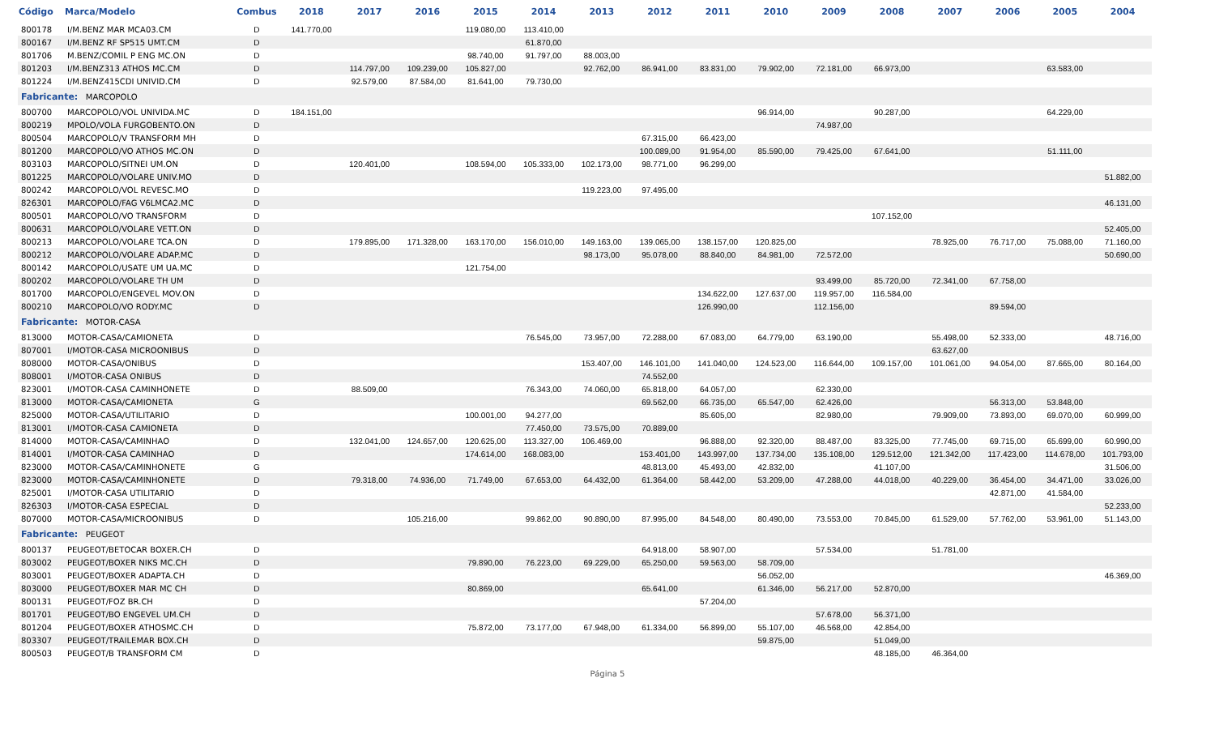| Código | Marca/Modelo | Combus | 2018 | 2017 | 2016 | 2015 | 2014 | 2013 | 2012 | 2011 | 2010 | 2009 | 2008 | 2007 | 2006 | 2005 | 2004 |
| --- | --- | --- | --- | --- | --- | --- | --- | --- | --- | --- | --- | --- | --- | --- | --- | --- | --- |
| 800178 | I/M.BENZ MAR MCA03.CM | D | 141.770,00 | | | 119.080,00 | 113.410,00 | | | | | | | | | | |
| 800167 | I/M.BENZ RF SP515 UMT.CM | D | | | | | 61.870,00 | | | | | | | | | | |
| 801706 | M.BENZ/COMIL P ENG MC.ON | D | | | | 98.740,00 | 91.797,00 | 88.003,00 | | | | | | | | | |
| 801203 | I/M.BENZ313 ATHOS MC.CM | D | | 114.797,00 | 109.239,00 | 105.827,00 | | 92.762,00 | 86.941,00 | 83.831,00 | 79.902,00 | 72.181,00 | 66.973,00 | | | 63.583,00 | |
| 801224 | I/M.BENZ415CDI UNIVID.CM | D | | 92.579,00 | 87.584,00 | 81.641,00 | 79.730,00 | | | | | | | | | | |
| Fabricante: MARCOPOLO | | | | | | | | | | | | | | | | | |
| 800700 | MARCOPOLO/VOL UNIVIDA.MC | D | 184.151,00 | | | | | | | | 96.914,00 | | 90.287,00 | | | 64.229,00 | |
| 800219 | MPOLO/VOLA FURGOBENTO.ON | D | | | | | | | | | | 74.987,00 | | | | | |
| 800504 | MARCOPOLO/V TRANSFORM MH | D | | | | | | | 67.315,00 | 66.423,00 | | | | | | | |
| 801200 | MARCOPOLO/VO ATHOS MC.ON | D | | | | | | | 100.089,00 | 91.954,00 | 85.590,00 | 79.425,00 | 67.641,00 | | | 51.111,00 | |
| 803103 | MARCOPOLO/SITNEI UM.ON | D | | 120.401,00 | | 108.594,00 | 105.333,00 | 102.173,00 | 98.771,00 | 96.299,00 | | | | | | | |
| 801225 | MARCOPOLO/VOLARE UNIV.MO | D | | | | | | | | | | | | | | | 51.882,00 |
| 800242 | MARCOPOLO/VOL REVESC.MO | D | | | | | | 119.223,00 | 97.495,00 | | | | | | | | |
| 826301 | MARCOPOLO/FAG V6LMCA2.MC | D | | | | | | | | | | | | | | | 46.131,00 |
| 800501 | MARCOPOLO/VO TRANSFORM | D | | | | | | | | | | | 107.152,00 | | | | |
| 800631 | MARCOPOLO/VOLARE VETT.ON | D | | | | | | | | | | | | | | | 52.405,00 |
| 800213 | MARCOPOLO/VOLARE TCA.ON | D | | 179.895,00 | 171.328,00 | 163.170,00 | 156.010,00 | 149.163,00 | 139.065,00 | 138.157,00 | 120.825,00 | | | 78.925,00 | 76.717,00 | 75.088,00 | 71.160,00 |
| 800212 | MARCOPOLO/VOLARE ADAP.MC | D | | | | | | 98.173,00 | 95.078,00 | 88.840,00 | 84.981,00 | 72.572,00 | | | | | 50.690,00 |
| 800142 | MARCOPOLO/USATE UM UA.MC | D | | | | 121.754,00 | | | | | | | | | | | |
| 800202 | MARCOPOLO/VOLARE TH UM | D | | | | | | | | | | 93.499,00 | 85.720,00 | 72.341,00 | 67.758,00 | | |
| 801700 | MARCOPOLO/ENGEVEL MOV.ON | D | | | | | | | | 134.622,00 | 127.637,00 | 119.957,00 | 116.584,00 | | | | |
| 800210 | MARCOPOLO/VO RODY.MC | D | | | | | | | | 126.990,00 | | 112.156,00 | | | 89.594,00 | | |
| Fabricante: MOTOR-CASA | | | | | | | | | | | | | | | | | |
| 813000 | MOTOR-CASA/CAMIONETA | D | | | | | 76.545,00 | 73.957,00 | 72.288,00 | 67.083,00 | 64.779,00 | 63.190,00 | | 55.498,00 | 52.333,00 | | 48.716,00 |
| 807001 | I/MOTOR-CASA MICROONIBUS | D | | | | | | | | | | | | 63.627,00 | | | |
| 808000 | MOTOR-CASA/ONIBUS | D | | | | | | 153.407,00 | 146.101,00 | 141.040,00 | 124.523,00 | 116.644,00 | 109.157,00 | 101.061,00 | 94.054,00 | 87.665,00 | 80.164,00 |
| 808001 | I/MOTOR-CASA ONIBUS | D | | | | | | | 74.552,00 | | | | | | | | |
| 823001 | I/MOTOR-CASA CAMINHONETE | D | | 88.509,00 | | | 76.343,00 | 74.060,00 | 65.818,00 | 64.057,00 | | 62.330,00 | | | | | |
| 813000 | MOTOR-CASA/CAMIONETA | G | | | | | | | 69.562,00 | 66.735,00 | 65.547,00 | 62.426,00 | | | 56.313,00 | 53.848,00 | |
| 825000 | MOTOR-CASA/UTILITARIO | D | | | | 100.001,00 | 94.277,00 | | | 85.605,00 | | 82.980,00 | | 79.909,00 | 73.893,00 | 69.070,00 | 60.999,00 |
| 813001 | I/MOTOR-CASA CAMIONETA | D | | | | | 77.450,00 | 73.575,00 | 70.889,00 | | | | | | | | |
| 814000 | MOTOR-CASA/CAMINHAO | D | | 132.041,00 | 124.657,00 | 120.625,00 | 113.327,00 | 106.469,00 | | 96.888,00 | 92.320,00 | 88.487,00 | 83.325,00 | 77.745,00 | 69.715,00 | 65.699,00 | 60.990,00 |
| 814001 | I/MOTOR-CASA CAMINHAO | D | | | | 174.614,00 | 168.083,00 | | 153.401,00 | 143.997,00 | 137.734,00 | 135.108,00 | 129.512,00 | 121.342,00 | 117.423,00 | 114.678,00 | 101.793,00 |
| 823000 | MOTOR-CASA/CAMINHONETE | G | | | | | | | 48.813,00 | 45.493,00 | 42.832,00 | | 41.107,00 | | | | 31.506,00 |
| 823000 | MOTOR-CASA/CAMINHONETE | D | | 79.318,00 | 74.936,00 | 71.749,00 | 67.653,00 | 64.432,00 | 61.364,00 | 58.442,00 | 53.209,00 | 47.288,00 | 44.018,00 | 40.229,00 | 36.454,00 | 34.471,00 | 33.026,00 |
| 825001 | I/MOTOR-CASA UTILITARIO | D | | | | | | | | | | | | | 42.871,00 | 41.584,00 | |
| 826303 | I/MOTOR-CASA ESPECIAL | D | | | | | | | | | | | | | | | 52.233,00 |
| 807000 | MOTOR-CASA/MICROONIBUS | D | | | 105.216,00 | | 99.862,00 | 90.890,00 | 87.995,00 | 84.548,00 | 80.490,00 | 73.553,00 | 70.845,00 | 61.529,00 | 57.762,00 | 53.961,00 | 51.143,00 |
| Fabricante: PEUGEOT | | | | | | | | | | | | | | | | | |
| 800137 | PEUGEOT/BETOCAR BOXER.CH | D | | | | | | | 64.918,00 | 58.907,00 | | 57.534,00 | | 51.781,00 | | | |
| 803002 | PEUGEOT/BOXER NIKS MC.CH | D | | | | 79.890,00 | 76.223,00 | 69.229,00 | 65.250,00 | 59.563,00 | 58.709,00 | | | | | | |
| 803001 | PEUGEOT/BOXER ADAPTA.CH | D | | | | | | | | | 56.052,00 | | | | | | 46.369,00 |
| 803000 | PEUGEOT/BOXER MAR MC CH | D | | | | 80.869,00 | | | 65.641,00 | | 61.346,00 | 56.217,00 | 52.870,00 | | | | |
| 800131 | PEUGEOT/FOZ BR.CH | D | | | | | | | | 57.204,00 | | | | | | | |
| 801701 | PEUGEOT/BO ENGEVEL UM.CH | D | | | | | | | | | | 57.678,00 | 56.371,00 | | | | |
| 801204 | PEUGEOT/BOXER ATHOSMC.CH | D | | | | 75.872,00 | 73.177,00 | 67.948,00 | 61.334,00 | 56.899,00 | 55.107,00 | 46.568,00 | 42.854,00 | | | | |
| 803307 | PEUGEOT/TRAILEMAR BOX.CH | D | | | | | | | | | 59.875,00 | | 51.049,00 | | | | |
| 800503 | PEUGEOT/B TRANSFORM CM | D | | | | | | | | | | | 48.185,00 | 46.364,00 | | | |
Página 5